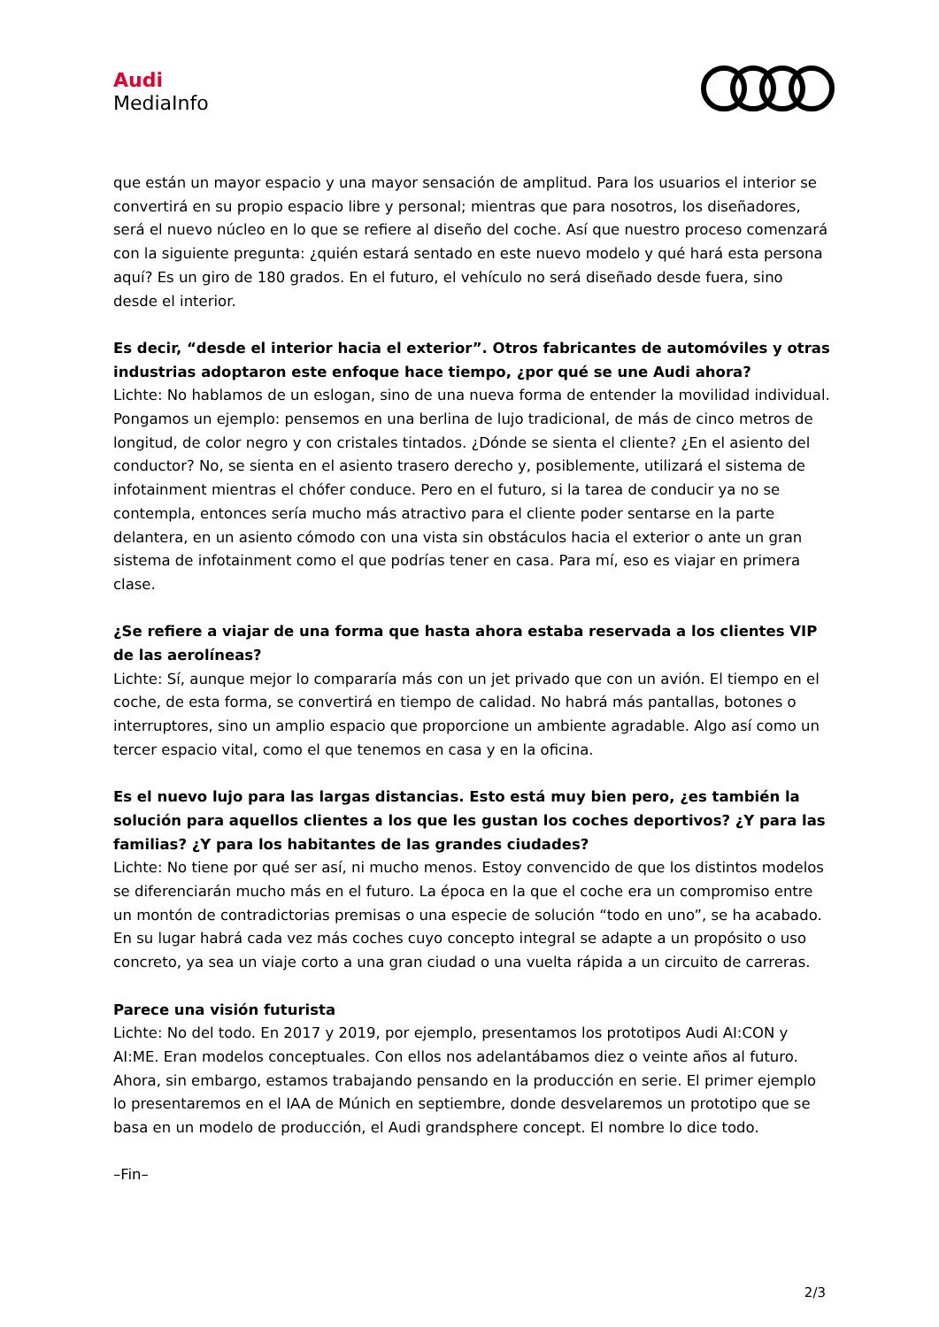Audi
MediaInfo
que están un mayor espacio y una mayor sensación de amplitud. Para los usuarios el interior se convertirá en su propio espacio libre y personal; mientras que para nosotros, los diseñadores, será el nuevo núcleo en lo que se refiere al diseño del coche. Así que nuestro proceso comenzará con la siguiente pregunta: ¿quién estará sentado en este nuevo modelo y qué hará esta persona aquí? Es un giro de 180 grados. En el futuro, el vehículo no será diseñado desde fuera, sino desde el interior.
Es decir, “desde el interior hacia el exterior”. Otros fabricantes de automóviles y otras industrias adoptaron este enfoque hace tiempo, ¿por qué se une Audi ahora?
Lichte: No hablamos de un eslogan, sino de una nueva forma de entender la movilidad individual. Pongamos un ejemplo: pensemos en una berlina de lujo tradicional, de más de cinco metros de longitud, de color negro y con cristales tintados. ¿Dónde se sienta el cliente? ¿En el asiento del conductor? No, se sienta en el asiento trasero derecho y, posiblemente, utilizará el sistema de infotainment mientras el chófer conduce. Pero en el futuro, si la tarea de conducir ya no se contempla, entonces sería mucho más atractivo para el cliente poder sentarse en la parte delantera, en un asiento cómodo con una vista sin obstáculos hacia el exterior o ante un gran sistema de infotainment como el que podrías tener en casa. Para mí, eso es viajar en primera clase.
¿Se refiere a viajar de una forma que hasta ahora estaba reservada a los clientes VIP de las aerolíneas?
Lichte: Sí, aunque mejor lo compararía más con un jet privado que con un avión. El tiempo en el coche, de esta forma, se convertirá en tiempo de calidad. No habrá más pantallas, botones o interruptores, sino un amplio espacio que proporcione un ambiente agradable. Algo así como un tercer espacio vital, como el que tenemos en casa y en la oficina.
Es el nuevo lujo para las largas distancias. Esto está muy bien pero, ¿es también la solución para aquellos clientes a los que les gustan los coches deportivos? ¿Y para las familias? ¿Y para los habitantes de las grandes ciudades?
Lichte: No tiene por qué ser así, ni mucho menos. Estoy convencido de que los distintos modelos se diferenciarán mucho más en el futuro. La época en la que el coche era un compromiso entre un montón de contradictorias premisas o una especie de solución “todo en uno”, se ha acabado. En su lugar habrá cada vez más coches cuyo concepto integral se adapte a un propósito o uso concreto, ya sea un viaje corto a una gran ciudad o una vuelta rápida a un circuito de carreras.
Parece una visión futurista
Lichte: No del todo. En 2017 y 2019, por ejemplo, presentamos los prototipos Audi AI:CON y AI:ME. Eran modelos conceptuales. Con ellos nos adelantábamos diez o veinte años al futuro. Ahora, sin embargo, estamos trabajando pensando en la producción en serie. El primer ejemplo lo presentaremos en el IAA de Múnich en septiembre, donde desvelaremos un prototipo que se basa en un modelo de producción, el Audi grandsphere concept. El nombre lo dice todo.
–Fin–
2/3